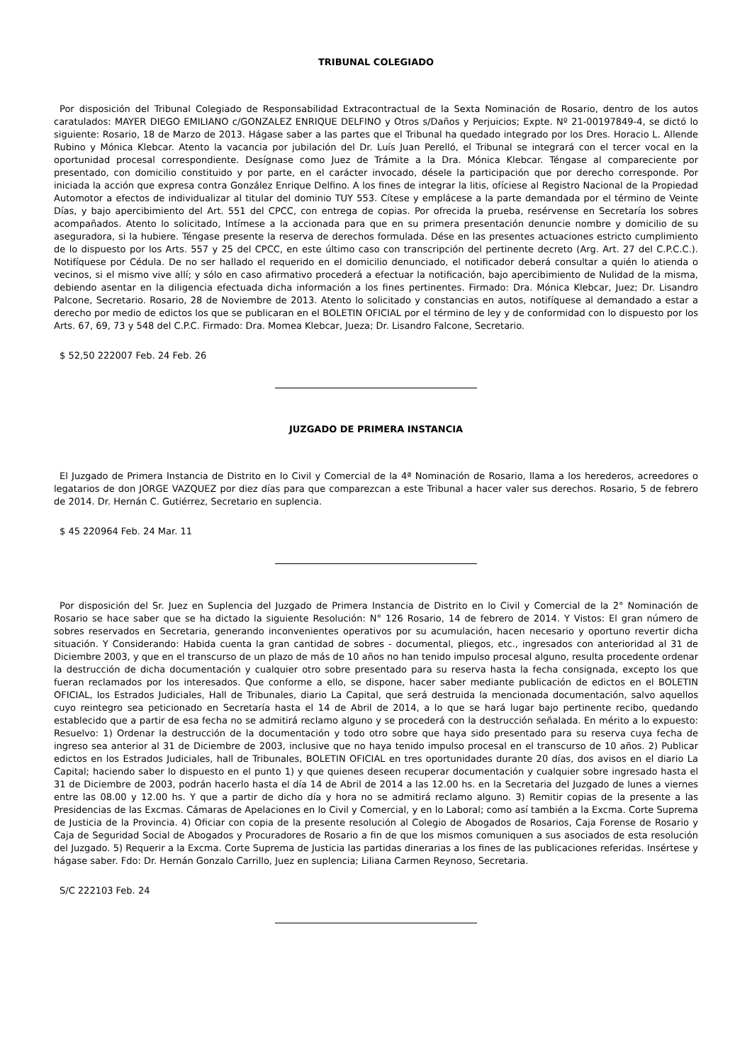TRIBUNAL COLEGIADO
Por disposición del Tribunal Colegiado de Responsabilidad Extracontractual de la Sexta Nominación de Rosario, dentro de los autos caratulados: MAYER DIEGO EMILIANO c/GONZALEZ ENRIQUE DELFINO y Otros s/Daños y Perjuicios; Expte. Nº 21-00197849-4, se dictó lo siguiente: Rosario, 18 de Marzo de 2013. Hágase saber a las partes que el Tribunal ha quedado integrado por los Dres. Horacio L. Allende Rubino y Mónica Klebcar. Atento la vacancia por jubilación del Dr. Luís Juan Perelló, el Tribunal se integrará con el tercer vocal en la oportunidad procesal correspondiente. Desígnase como Juez de Trámite a la Dra. Mónica Klebcar. Téngase al compareciente por presentado, con domicilio constituido y por parte, en el carácter invocado, désele la participación que por derecho corresponde. Por iniciada la acción que expresa contra González Enrique Delfino. A los fines de integrar la litis, ofíciese al Registro Nacional de la Propiedad Automotor a efectos de individualizar al titular del dominio TUY 553. Cítese y emplácese a la parte demandada por el término de Veinte Días, y bajo apercibimiento del Art. 551 del CPCC, con entrega de copias. Por ofrecida la prueba, resérvense en Secretaría los sobres acompañados. Atento lo solicitado, Intímese a la accionada para que en su primera presentación denuncie nombre y domicilio de su aseguradora, si la hubiere. Téngase presente la reserva de derechos formulada. Dése en las presentes actuaciones estricto cumplimiento de lo dispuesto por los Arts. 557 y 25 del CPCC, en este último caso con transcripción del pertinente decreto (Arg. Art. 27 del C.P.C.C.). Notifíquese por Cédula. De no ser hallado el requerido en el domicilio denunciado, el notificador deberá consultar a quién lo atienda o vecinos, si el mismo vive allí; y sólo en caso afirmativo procederá a efectuar la notificación, bajo apercibimiento de Nulidad de la misma, debiendo asentar en la diligencia efectuada dicha información a los fines pertinentes. Firmado: Dra. Mónica Klebcar, Juez; Dr. Lisandro Palcone, Secretario. Rosario, 28 de Noviembre de 2013. Atento lo solicitado y constancias en autos, notifíquese al demandado a estar a derecho por medio de edictos los que se publicaran en el BOLETIN OFICIAL por el término de ley y de conformidad con lo dispuesto por los Arts. 67, 69, 73 y 548 del C.P.C. Firmado: Dra. Momea Klebcar, Jueza; Dr. Lisandro Falcone, Secretario.
$ 52,50 222007 Feb. 24 Feb. 26
JUZGADO DE PRIMERA INSTANCIA
El Juzgado de Primera Instancia de Distrito en lo Civil y Comercial de la 4ª Nominación de Rosario, llama a los herederos, acreedores o legatarios de don JORGE VAZQUEZ por diez días para que comparezcan a este Tribunal a hacer valer sus derechos. Rosario, 5 de febrero de 2014. Dr. Hernán C. Gutiérrez, Secretario en suplencia.
$ 45 220964 Feb. 24 Mar. 11
Por disposición del Sr. Juez en Suplencia del Juzgado de Primera Instancia de Distrito en lo Civil y Comercial de la 2° Nominación de Rosario se hace saber que se ha dictado la siguiente Resolución: N° 126 Rosario, 14 de febrero de 2014. Y Vistos: El gran número de sobres reservados en Secretaria, generando inconvenientes operativos por su acumulación, hacen necesario y oportuno revertir dicha situación. Y Considerando: Habida cuenta la gran cantidad de sobres - documental, pliegos, etc., ingresados con anterioridad al 31 de Diciembre 2003, y que en el transcurso de un plazo de más de 10 años no han tenido impulso procesal alguno, resulta procedente ordenar la destrucción de dicha documentación y cualquier otro sobre presentado para su reserva hasta la fecha consignada, excepto los que fueran reclamados por los interesados. Que conforme a ello, se dispone, hacer saber mediante publicación de edictos en el BOLETIN OFICIAL, los Estrados Judiciales, Hall de Tribunales, diario La Capital, que será destruida la mencionada documentación, salvo aquellos cuyo reintegro sea peticionado en Secretaría hasta el 14 de Abril de 2014, a lo que se hará lugar bajo pertinente recibo, quedando establecido que a partir de esa fecha no se admitirá reclamo alguno y se procederá con la destrucción señalada. En mérito a lo expuesto: Resuelvo: 1) Ordenar la destrucción de la documentación y todo otro sobre que haya sido presentado para su reserva cuya fecha de ingreso sea anterior al 31 de Diciembre de 2003, inclusive que no haya tenido impulso procesal en el transcurso de 10 años. 2) Publicar edictos en los Estrados Judiciales, hall de Tribunales, BOLETIN OFICIAL en tres oportunidades durante 20 días, dos avisos en el diario La Capital; haciendo saber lo dispuesto en el punto 1) y que quienes deseen recuperar documentación y cualquier sobre ingresado hasta el 31 de Diciembre de 2003, podrán hacerlo hasta el día 14 de Abril de 2014 a las 12.00 hs. en la Secretaria del Juzgado de lunes a viernes entre las 08.00 y 12.00 hs. Y que a partir de dicho día y hora no se admitirá reclamo alguno. 3) Remitir copias de la presente a las Presidencias de las Excmas. Cámaras de Apelaciones en lo Civil y Comercial, y en lo Laboral; como así también a la Excma. Corte Suprema de Justicia de la Provincia. 4) Oficiar con copia de la presente resolución al Colegio de Abogados de Rosarios, Caja Forense de Rosario y Caja de Seguridad Social de Abogados y Procuradores de Rosario a fin de que los mismos comuniquen a sus asociados de esta resolución del Juzgado. 5) Requerir a la Excma. Corte Suprema de Justicia las partidas dinerarias a los fines de las publicaciones referidas. Insértese y hágase saber. Fdo: Dr. Hernán Gonzalo Carrillo, Juez en suplencia; Liliana Carmen Reynoso, Secretaria.
S/C 222103 Feb. 24